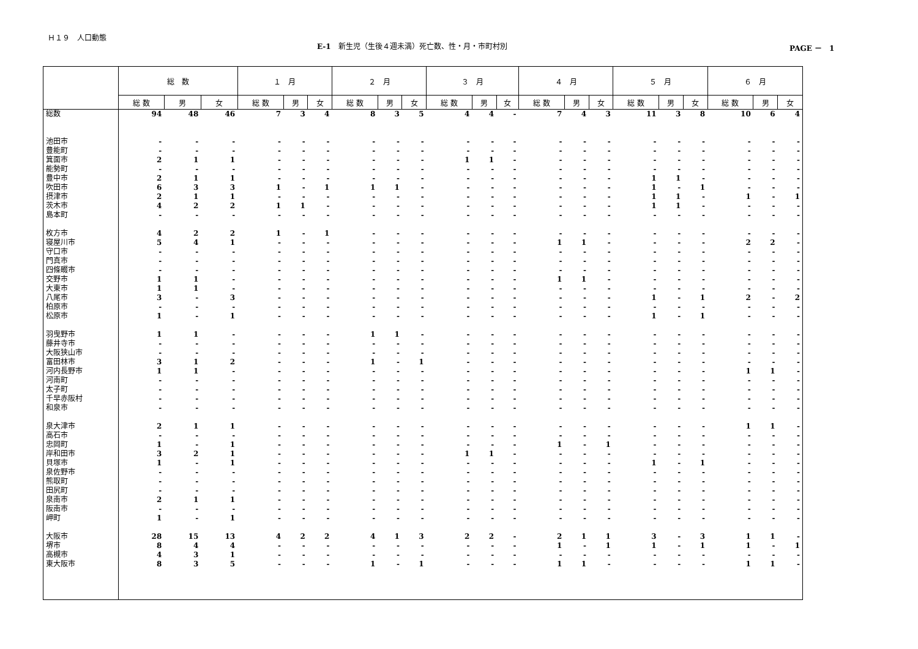Ｈ１９　人口動態
E-1　新生児（生後４週未満）死亡数、性・月・市町村別 PAGE －　1
| | 総 数 | | | １ 月 | | | ２ 月 | | | ３ 月 | | | ４ 月 | | | ５ 月 | | | ６ 月 | | |
| --- | --- | --- | --- | --- | --- | --- | --- | --- | --- | --- | --- | --- | --- | --- | --- | --- | --- | --- | --- | --- | --- |
| | 総 数 | 男 | 女 | 総 数 | 男 | 女 | 総 数 | 男 | 女 | 総 数 | 男 | 女 | 総 数 | 男 | 女 | 総 数 | 男 | 女 | 総 数 | 男 | 女 |
| 総数 | 94 | 48 | 46 | 7 | 3 | 4 | 8 | 3 | 5 | 4 | 4 | - | 7 | 4 | 3 | 11 | 3 | 8 | 10 | 6 | 4 |
| 池田市 | - | - | - | - | - | - | - | - | - | - | - | - | - | - | - | - | - | - | - | - | - |
| 豊能町 | - | - | - | - | - | - | - | - | - | - | - | - | - | - | - | - | - | - | - | - | - |
| 箕面市 | 2 | 1 | 1 | - | - | - | - | - | - | 1 | 1 | - | - | - | - | - | - | - | - | - | - |
| 能勢町 | - | - | - | - | - | - | - | - | - | - | - | - | - | - | - | - | - | - | - | - | - |
| 豊中市 | 2 | 1 | 1 | - | - | - | - | - | - | - | - | - | - | - | - | 1 | 1 | - | - | - | - |
| 吹田市 | 6 | 3 | 3 | 1 | - | 1 | 1 | 1 | - | - | - | - | - | - | - | 1 | - | 1 | - | - | - |
| 摂津市 | 2 | 1 | 1 | - | - | - | - | - | - | - | - | - | - | - | - | 1 | 1 | - | 1 | - | 1 |
| 茨木市 | 4 | 2 | 2 | 1 | 1 | - | - | - | - | - | - | - | - | - | - | 1 | 1 | - | - | - | - |
| 島本町 | - | - | - | - | - | - | - | - | - | - | - | - | - | - | - | - | - | - | - | - | - |
| 枚方市 | 4 | 2 | 2 | 1 | - | 1 | - | - | - | - | - | - | - | - | - | - | - | - | - | - | - |
| 寝屋川市 | 5 | 4 | 1 | - | - | - | - | - | - | - | - | - | 1 | 1 | - | - | - | - | 2 | 2 | - |
| 守口市 | - | - | - | - | - | - | - | - | - | - | - | - | - | - | - | - | - | - | - | - | - |
| 門真市 | - | - | - | - | - | - | - | - | - | - | - | - | - | - | - | - | - | - | - | - | - |
| 四條畷市 | - | - | - | - | - | - | - | - | - | - | - | - | - | - | - | - | - | - | - | - | - |
| 交野市 | 1 | 1 | - | - | - | - | - | - | - | - | - | - | 1 | 1 | - | - | - | - | - | - | - |
| 大東市 | 1 | 1 | - | - | - | - | - | - | - | - | - | - | - | - | - | - | - | - | - | - | - |
| 八尾市 | 3 | - | 3 | - | - | - | - | - | - | - | - | - | - | - | - | 1 | - | 1 | 2 | - | 2 |
| 柏原市 | - | - | - | - | - | - | - | - | - | - | - | - | - | - | - | - | - | - | - | - | - |
| 松原市 | 1 | - | 1 | - | - | - | - | - | - | - | - | - | - | - | - | 1 | - | 1 | - | - | - |
| 羽曳野市 | 1 | 1 | - | - | - | - | 1 | 1 | - | - | - | - | - | - | - | - | - | - | - | - | - |
| 藤井寺市 | - | - | - | - | - | - | - | - | - | - | - | - | - | - | - | - | - | - | - | - | - |
| 大阪狭山市 | - | - | - | - | - | - | - | - | - | - | - | - | - | - | - | - | - | - | - | - | - |
| 富田林市 | 3 | 1 | 2 | - | - | - | 1 | - | 1 | - | - | - | - | - | - | - | - | - | - | - | - |
| 河内長野市 | 1 | 1 | - | - | - | - | - | - | - | - | - | - | - | - | - | - | - | - | 1 | 1 | - |
| 河南町 | - | - | - | - | - | - | - | - | - | - | - | - | - | - | - | - | - | - | - | - | - |
| 太子町 | - | - | - | - | - | - | - | - | - | - | - | - | - | - | - | - | - | - | - | - | - |
| 千早赤阪村 | - | - | - | - | - | - | - | - | - | - | - | - | - | - | - | - | - | - | - | - | - |
| 和泉市 | - | - | - | - | - | - | - | - | - | - | - | - | - | - | - | - | - | - | - | - | - |
| 泉大津市 | 2 | 1 | 1 | - | - | - | - | - | - | - | - | - | - | - | - | - | - | - | 1 | 1 | - |
| 高石市 | - | - | - | - | - | - | - | - | - | - | - | - | - | - | - | - | - | - | - | - | - |
| 忠岡町 | 1 | - | 1 | - | - | - | - | - | - | - | - | - | 1 | - | 1 | - | - | - | - | - | - |
| 岸和田市 | 3 | 2 | 1 | - | - | - | - | - | - | 1 | 1 | - | - | - | - | - | - | - | - | - | - |
| 貝塚市 | 1 | - | 1 | - | - | - | - | - | - | - | - | - | - | - | - | 1 | - | 1 | - | - | - |
| 泉佐野市 | - | - | - | - | - | - | - | - | - | - | - | - | - | - | - | - | - | - | - | - | - |
| 熊取町 | - | - | - | - | - | - | - | - | - | - | - | - | - | - | - | - | - | - | - | - | - |
| 田尻町 | - | - | - | - | - | - | - | - | - | - | - | - | - | - | - | - | - | - | - | - | - |
| 泉南市 | 2 | 1 | 1 | - | - | - | - | - | - | - | - | - | - | - | - | - | - | - | - | - | - |
| 阪南市 | - | - | - | - | - | - | - | - | - | - | - | - | - | - | - | - | - | - | - | - | - |
| 岬町 | 1 | - | 1 | - | - | - | - | - | - | - | - | - | - | - | - | - | - | - | - | - | - |
| 大阪市 | 28 | 15 | 13 | 4 | 2 | 2 | 4 | 1 | 3 | 2 | 2 | - | 2 | 1 | 1 | 3 | - | 3 | 1 | 1 | - |
| 堺市 | 8 | 4 | 4 | - | - | - | - | - | - | - | - | - | 1 | - | 1 | 1 | - | 1 | 1 | - | 1 |
| 高槻市 | 4 | 3 | 1 | - | - | - | - | - | - | - | - | - | - | - | - | - | - | - | - | - | - |
| 東大阪市 | 8 | 3 | 5 | - | - | - | 1 | - | 1 | - | - | - | 1 | 1 | - | - | - | - | 1 | 1 | - |